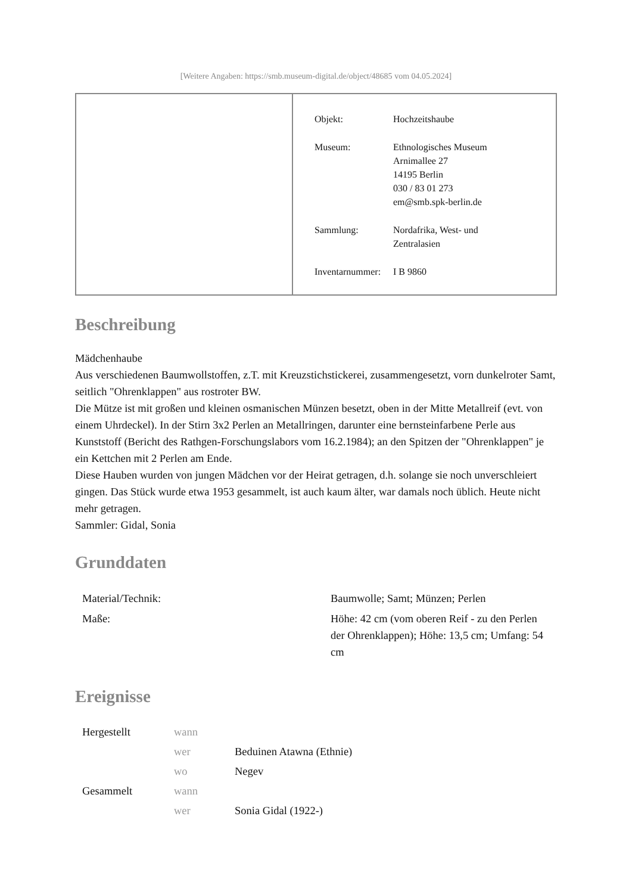[Weitere Angaben: https://smb.museum-digital.de/object/48685 vom 04.05.2024]
| Objekt: | Hochzeitshaube |
| Museum: | Ethnologisches Museum Arnimallee 27 14195 Berlin 030 / 83 01 273 em@smb.spk-berlin.de |
| Sammlung: | Nordafrika, West- und Zentralasien |
| Inventarnummer: | I B 9860 |
Beschreibung
Mädchenhaube
Aus verschiedenen Baumwollstoffen, z.T. mit Kreuzstichstickerei, zusammengesetzt, vorn dunkelroter Samt, seitlich "Ohrenklappen" aus rostroter BW.
Die Mütze ist mit großen und kleinen osmanischen Münzen besetzt, oben in der Mitte Metallreif (evt. von einem Uhrdeckel). In der Stirn 3x2 Perlen an Metallringen, darunter eine bernsteinfarbene Perle aus Kunststoff (Bericht des Rathgen-Forschungslabors vom 16.2.1984); an den Spitzen der "Ohrenklappen" je ein Kettchen mit 2 Perlen am Ende.
Diese Hauben wurden von jungen Mädchen vor der Heirat getragen, d.h. solange sie noch unverschleiert gingen. Das Stück wurde etwa 1953 gesammelt, ist auch kaum älter, war damals noch üblich. Heute nicht mehr getragen.
Sammler: Gidal, Sonia
Grunddaten
| Material/Technik: | Baumwolle; Samt; Münzen; Perlen |
| Maße: | Höhe: 42 cm (vom oberen Reif - zu den Perlen der Ohrenklappen); Höhe: 13,5 cm; Umfang: 54 cm |
Ereignisse
| Hergestellt | wann | |
| | wer | Beduinen Atawna (Ethnie) |
| | wo | Negev |
| Gesammelt | wann | |
| | wer | Sonia Gidal (1922-) |